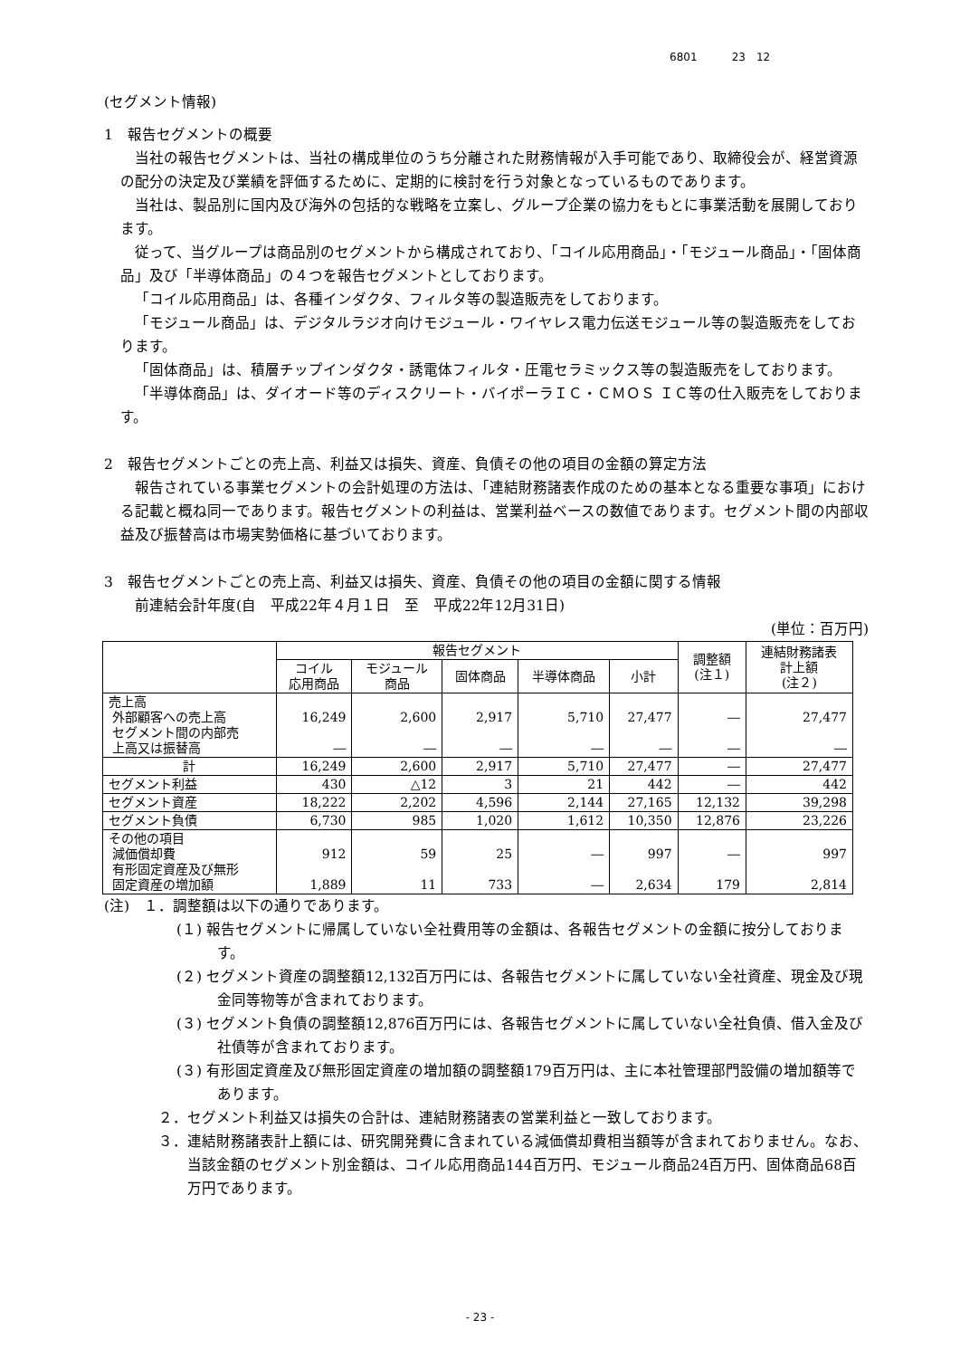6801 23　12
(セグメント情報)
1　報告セグメントの概要
当社の報告セグメントは、当社の構成単位のうち分離された財務情報が入手可能であり、取締役会が、経営資源の配分の決定及び業績を評価するために、定期的に検討を行う対象となっているものであります。
当社は、製品別に国内及び海外の包括的な戦略を立案し、グループ企業の協力をもとに事業活動を展開しております。
従って、当グループは商品別のセグメントから構成されており、「コイル応用商品」・「モジュール商品」・「固体商品」及び「半導体商品」の４つを報告セグメントとしております。
「コイル応用商品」は、各種インダクタ、フィルタ等の製造販売をしております。
「モジュール商品」は、デジタルラジオ向けモジュール・ワイヤレス電力伝送モジュール等の製造販売をしております。
「固体商品」は、積層チップインダクタ・誘電体フィルタ・圧電セラミックス等の製造販売をしております。
「半導体商品」は、ダイオード等のディスクリート・バイポーラＩＣ・ＣＭＯＳ ＩＣ等の仕入販売をしております。
2　報告セグメントごとの売上高、利益又は損失、資産、負債その他の項目の金額の算定方法
報告されている事業セグメントの会計処理の方法は、「連結財務諸表作成のための基本となる重要な事項」における記載と概ね同一であります。報告セグメントの利益は、営業利益ベースの数値であります。セグメント間の内部収益及び振替高は市場実勢価格に基づいております。
3　報告セグメントごとの売上高、利益又は損失、資産、負債その他の項目の金額に関する情報
前連結会計年度(自　平成22年４月１日　至　平成22年12月31日)
(単位：百万円)
| | 報告セグメント | | | | | 調整額 (注１) | 連結財務諸表 計上額 (注２) |
| --- | --- | --- | --- | --- | --- | --- | --- |
| | コイル 応用商品 | モジュール 商品 | 固体商品 | 半導体商品 | 小計 | | |
| 売上高 外部顧客への売上高 セグメント間の内部売 上高又は振替高 | 16,249 ― | 2,600 ― | 2,917 ― | 5,710 ― | 27,477 ― | ― ― | 27,477 ― |
| 計 | 16,249 | 2,600 | 2,917 | 5,710 | 27,477 | ― | 27,477 |
| セグメント利益 | 430 | △12 | 3 | 21 | 442 | ― | 442 |
| セグメント資産 | 18,222 | 2,202 | 4,596 | 2,144 | 27,165 | 12,132 | 39,298 |
| セグメント負債 | 6,730 | 985 | 1,020 | 1,612 | 10,350 | 12,876 | 23,226 |
| その他の項目 減価償却費 有形固定資産及び無形 固定資産の増加額 | 912 1,889 | 59 11 | 25 733 | ― ― | 997 2,634 | ― 179 | 997 2,814 |
(注)　１．調整額は以下の通りであります。
(１) 報告セグメントに帰属していない全社費用等の金額は、各報告セグメントの金額に按分しております。
(２) セグメント資産の調整額12,132百万円には、各報告セグメントに属していない全社資産、現金及び現金同等物等が含まれております。
(３) セグメント負債の調整額12,876百万円には、各報告セグメントに属していない全社負債、借入金及び社債等が含まれております。
(３) 有形固定資産及び無形固定資産の増加額の調整額179百万円は、主に本社管理部門設備の増加額等であります。
２．セグメント利益又は損失の合計は、連結財務諸表の営業利益と一致しております。
３．連結財務諸表計上額には、研究開発費に含まれている減価償却費相当額等が含まれておりません。なお、当該金額のセグメント別金額は、コイル応用商品144百万円、モジュール商品24百万円、固体商品68百万円であります。
- 23 -